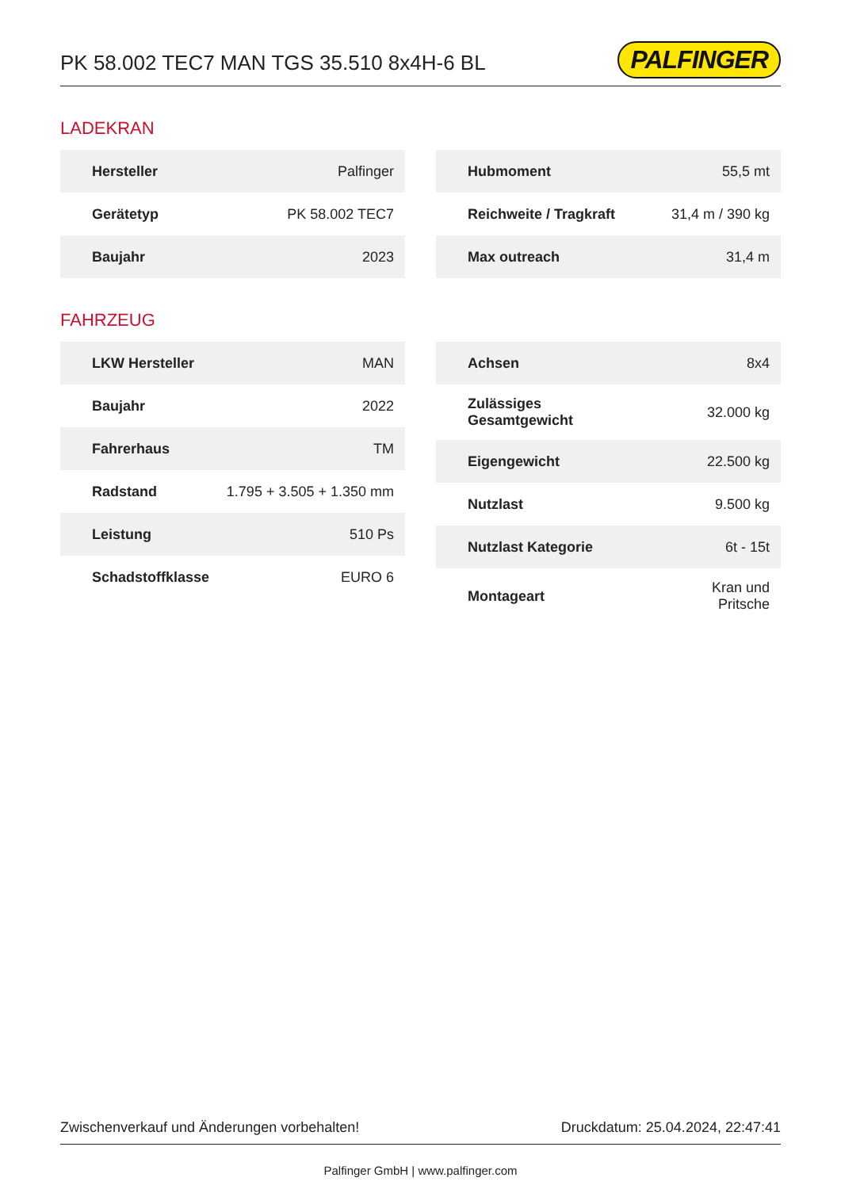PK 58.002 TEC7 MAN TGS 35.510 8x4H-6 BL
PALFINGER
LADEKRAN
| Hersteller | Palfinger |
| Gerätetyp | PK 58.002 TEC7 |
| Baujahr | 2023 |
| Hubmoment | 55,5 mt |
| Reichweite / Tragkraft | 31,4 m / 390 kg |
| Max outreach | 31,4 m |
FAHRZEUG
| LKW Hersteller | MAN |
| Baujahr | 2022 |
| Fahrerhaus | TM |
| Radstand | 1.795 + 3.505 + 1.350 mm |
| Leistung | 510 Ps |
| Schadstoffklasse | EURO 6 |
| Achsen | 8x4 |
| Zulässiges Gesamtgewicht | 32.000 kg |
| Eigengewicht | 22.500 kg |
| Nutzlast | 9.500 kg |
| Nutzlast Kategorie | 6t - 15t |
| Montageart | Kran und Pritsche |
Zwischenverkauf und Änderungen vorbehalten! Druckdatum: 25.04.2024, 22:47:41
Palfinger GmbH | www.palfinger.com